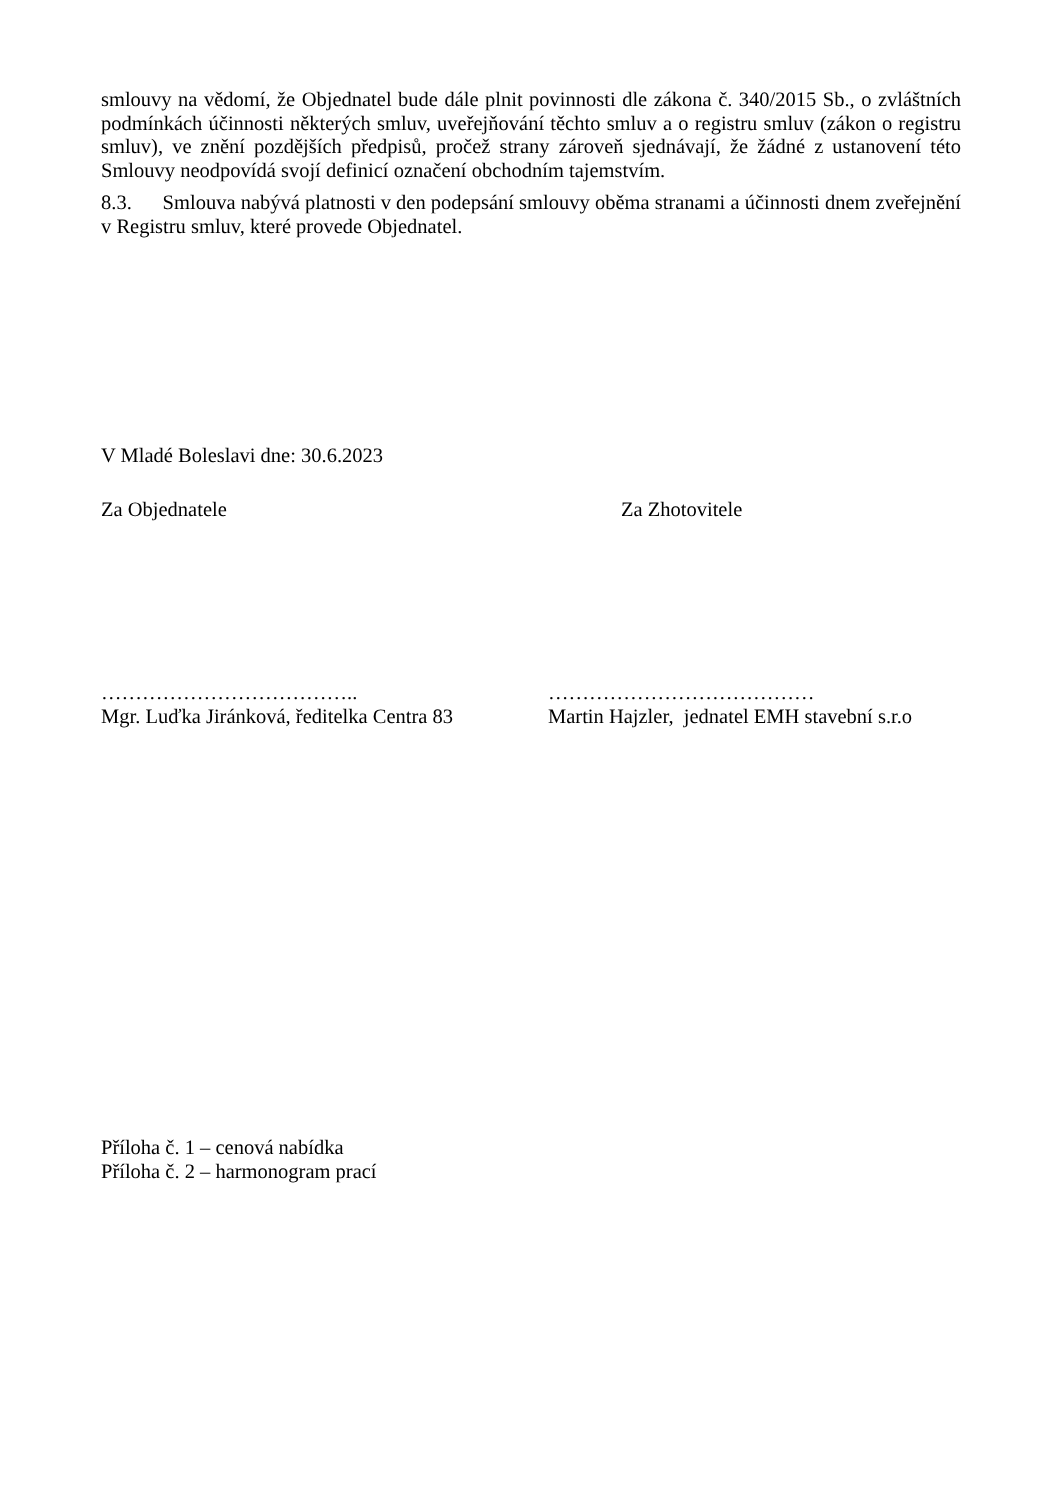smlouvy na vědomí, že Objednatel bude dále plnit povinnosti dle zákona č. 340/2015 Sb., o zvláštních podmínkách účinnosti některých smluv, uveřejňování těchto smluv a o registru smluv (zákon o registru smluv), ve znění pozdějších předpisů, pročež strany zároveň sjednávají, že žádné z ustanovení této Smlouvy neodpovídá svojí definicí označení obchodním tajemstvím.
8.3. Smlouva nabývá platnosti v den podepsání smlouvy oběma stranami a účinnosti dnem zveřejnění v Registru smluv, které provede Objednatel.
V Mladé Boleslavi dne: 30.6.2023
Za Objednatele Za Zhotovitele
……………………………….. …………………………………
Mgr. Luďka Jiránková, ředitelka Centra 83
Martin Hajzler, jednatel EMH stavební s.r.o
Příloha č. 1 – cenová nabídka
Příloha č. 2 – harmonogram prací